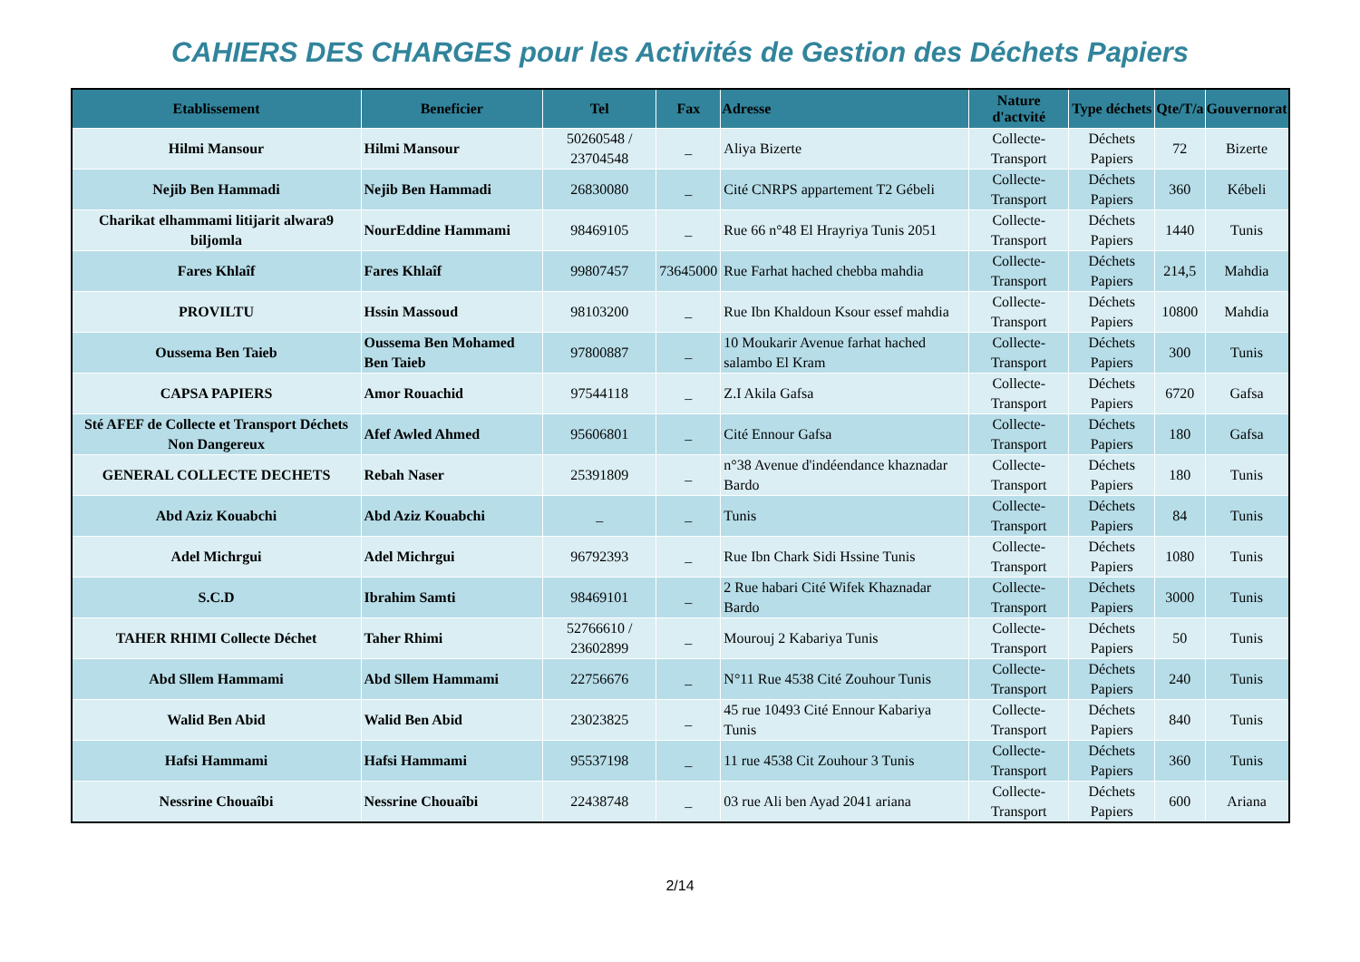CAHIERS DES CHARGES pour les Activités de Gestion des Déchets Papiers
| Etablissement | Beneficier | Tel | Fax | Adresse | Nature d'actvité | Type déchets | Qte/T/a | Gouvernorat |
| --- | --- | --- | --- | --- | --- | --- | --- | --- |
| Hilmi Mansour | Hilmi Mansour | 50260548 / 23704548 | _ | Aliya Bizerte | Collecte-Transport | Déchets Papiers | 72 | Bizerte |
| Nejib Ben Hammadi | Nejib Ben Hammadi | 26830080 | _ | Cité CNRPS appartement T2 Gébeli | Collecte-Transport | Déchets Papiers | 360 | Kébeli |
| Charikat elhammami litijarit alwara9 biljomla | NourEddine Hammami | 98469105 | _ | Rue 66 n°48 El Hrayriya Tunis 2051 | Collecte-Transport | Déchets Papiers | 1440 | Tunis |
| Fares Khlaîf | Fares Khlaîf | 99807457 | 73645000 | Rue Farhat hached chebba mahdia | Collecte-Transport | Déchets Papiers | 214,5 | Mahdia |
| PROVILTU | Hssin Massoud | 98103200 | _ | Rue Ibn Khaldoun Ksour essef mahdia | Collecte-Transport | Déchets Papiers | 10800 | Mahdia |
| Oussema Ben Taieb | Oussema Ben Mohamed Ben Taieb | 97800887 | _ | 10 Moukarir Avenue farhat hached salambo El Kram | Collecte-Transport | Déchets Papiers | 300 | Tunis |
| CAPSA PAPIERS | Amor Rouachid | 97544118 | _ | Z.I Akila Gafsa | Collecte-Transport | Déchets Papiers | 6720 | Gafsa |
| Sté AFEF de Collecte et Transport Déchets Non Dangereux | Afef Awled Ahmed | 95606801 | _ | Cité Ennour Gafsa | Collecte-Transport | Déchets Papiers | 180 | Gafsa |
| GENERAL COLLECTE DECHETS | Rebah Naser | 25391809 | _ | n°38 Avenue d'indéendance khaznadar Bardo | Collecte-Transport | Déchets Papiers | 180 | Tunis |
| Abd Aziz Kouabchi | Abd Aziz Kouabchi | _ | _ | Tunis | Collecte-Transport | Déchets Papiers | 84 | Tunis |
| Adel Michrgui | Adel Michrgui | 96792393 | _ | Rue Ibn Chark Sidi Hssine Tunis | Collecte-Transport | Déchets Papiers | 1080 | Tunis |
| S.C.D | Ibrahim Samti | 98469101 | _ | 2 Rue habari Cité Wifek Khaznadar Bardo | Collecte-Transport | Déchets Papiers | 3000 | Tunis |
| TAHER RHIMI Collecte Déchet | Taher Rhimi | 52766610 / 23602899 | _ | Mourouj 2 Kabariya Tunis | Collecte-Transport | Déchets Papiers | 50 | Tunis |
| Abd Sllem Hammami | Abd Sllem Hammami | 22756676 | _ | N°11 Rue 4538 Cité Zouhour Tunis | Collecte-Transport | Déchets Papiers | 240 | Tunis |
| Walid Ben Abid | Walid Ben Abid | 23023825 | _ | 45 rue 10493 Cité Ennour Kabariya Tunis | Collecte-Transport | Déchets Papiers | 840 | Tunis |
| Hafsi Hammami | Hafsi Hammami | 95537198 | _ | 11 rue 4538 Cit Zouhour 3 Tunis | Collecte-Transport | Déchets Papiers | 360 | Tunis |
| Nessrine Chouaîbi | Nessrine Chouaîbi | 22438748 | _ | 03 rue Ali ben Ayad 2041 ariana | Collecte-Transport | Déchets Papiers | 600 | Ariana |
2/14